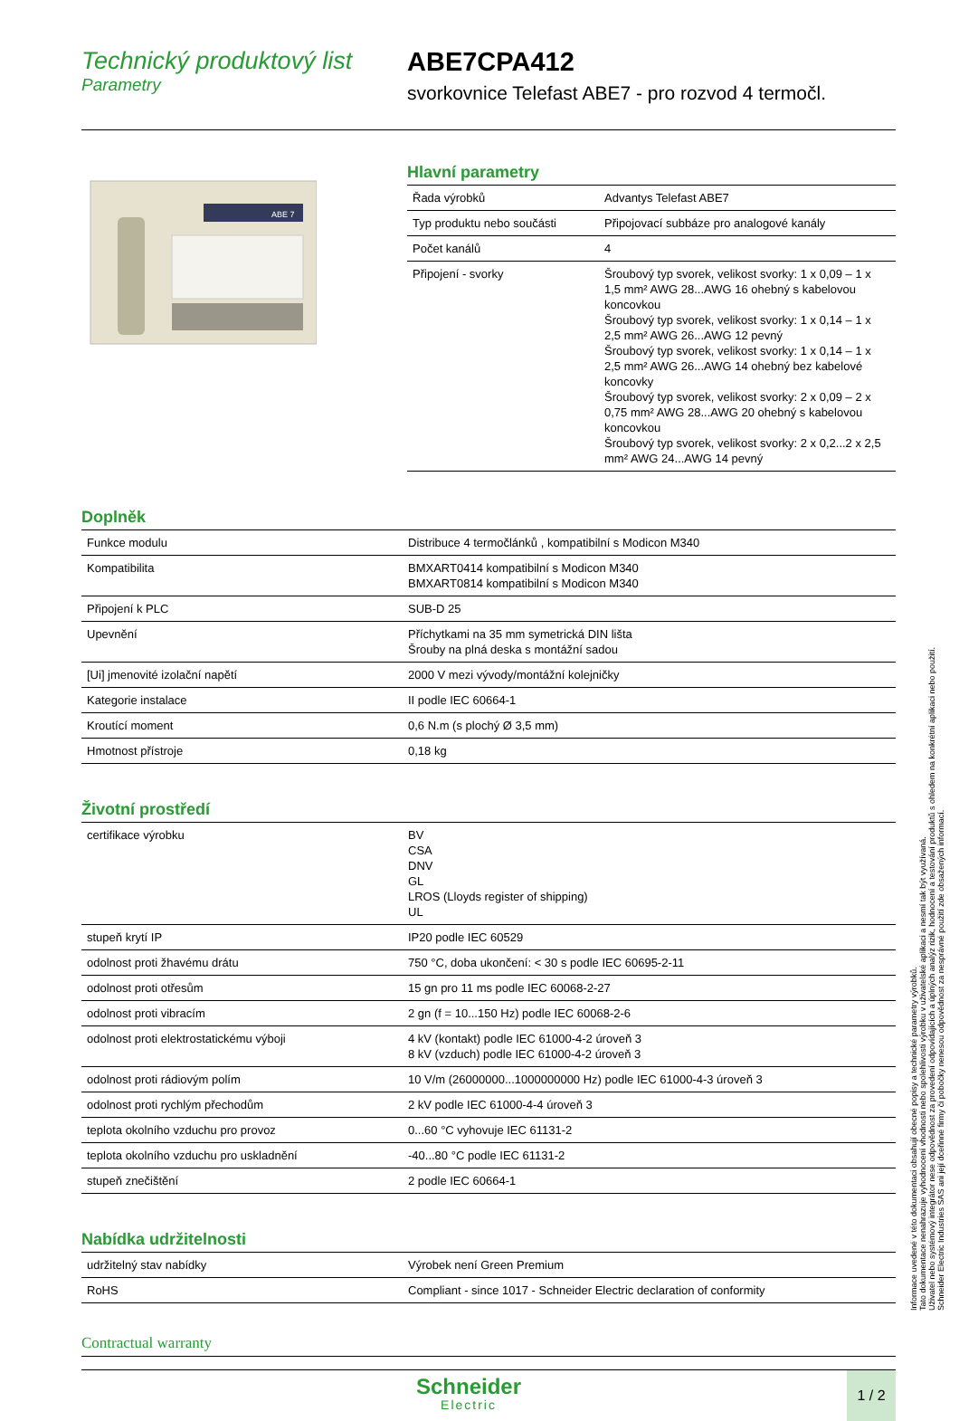Technický produktový list
Parametry
ABE7CPA412
svorkovnice Telefast ABE7 - pro rozvod 4 termočl.
ABE 7
Hlavní parametry
| Řada výrobků | Advantys Telefast ABE7 |
| Typ produktu nebo součásti | Připojovací subbáze pro analogové kanály |
| Počet kanálů | 4 |
| Připojení - svorky | Šroubový typ svorek, velikost svorky: 1 x 0,09 – 1 x 1,5 mm² AWG 28...AWG 16 ohebný s kabelovou koncovkou Šroubový typ svorek, velikost svorky: 1 x 0,14 – 1 x 2,5 mm² AWG 26...AWG 12 pevný Šroubový typ svorek, velikost svorky: 1 x 0,14 – 1 x 2,5 mm² AWG 26...AWG 14 ohebný bez kabelové koncovky Šroubový typ svorek, velikost svorky: 2 x 0,09 – 2 x 0,75 mm² AWG 28...AWG 20 ohebný s kabelovou koncovkou Šroubový typ svorek, velikost svorky: 2 x 0,2...2 x 2,5 mm² AWG 24...AWG 14 pevný |
Doplněk
| Funkce modulu | Distribuce 4 termočlánků , kompatibilní s Modicon M340 |
| Kompatibilita | BMXART0414 kompatibilní s Modicon M340 BMXART0814 kompatibilní s Modicon M340 |
| Připojení k PLC | SUB-D 25 |
| Upevnění | Příchytkami na 35 mm symetrická DIN lišta Šrouby na plná deska s montážní sadou |
| [Ui] jmenovité izolační napětí | 2000 V mezi vývody/montážní kolejničky |
| Kategorie instalace | II podle IEC 60664-1 |
| Kroutící moment | 0,6 N.m (s plochý Ø 3,5 mm) |
| Hmotnost přístroje | 0,18 kg |
Životní prostředí
| certifikace výrobku | BV CSA DNV GL LROS (Lloyds register of shipping) UL |
| stupeň krytí IP | IP20 podle IEC 60529 |
| odolnost proti žhavému drátu | 750 °C, doba ukončení: < 30 s podle IEC 60695-2-11 |
| odolnost proti otřesům | 15 gn pro 11 ms podle IEC 60068-2-27 |
| odolnost proti vibracím | 2 gn (f = 10...150 Hz) podle IEC 60068-2-6 |
| odolnost proti elektrostatickému výboji | 4 kV (kontakt) podle IEC 61000-4-2 úroveň 3 8 kV (vzduch) podle IEC 61000-4-2 úroveň 3 |
| odolnost proti rádiovým polím | 10 V/m (26000000...1000000000 Hz) podle IEC 61000-4-3 úroveň 3 |
| odolnost proti rychlým přechodům | 2 kV podle IEC 61000-4-4 úroveň 3 |
| teplota okolního vzduchu pro provoz | 0...60 °C vyhovuje IEC 61131-2 |
| teplota okolního vzduchu pro uskladnění | -40...80 °C podle IEC 61131-2 |
| stupeň znečištění | 2 podle IEC 60664-1 |
Nabídka udržitelnosti
| udržitelný stav nabídky | Výrobek není Green Premium |
| RoHS | Compliant - since 1017 - Schneider Electric declaration of conformity |
Contractual warranty
Schneider
Electric
1 / 2
Informace uvedené v této dokumentaci obsahují obecné popisy a technické parametry výrobků.
Tato dokumentace nenahrazuje vyhodnocení vhodnosti nebo spolehlivosti výrobku v uživatelské aplikaci a nesmí tak být využívaná.
Uživatel nebo systémový integrátor nese odpovědnost za provedení odpovídajících a úplných analýz rizik, hodnocení a testování produktů s ohledem na konkrétní aplikaci nebo použití.
Schneider Electric Industries SAS ani její dceřinné firmy či pobočky nenesou odpovědnost za nesprávné použití zde obsažených informací.